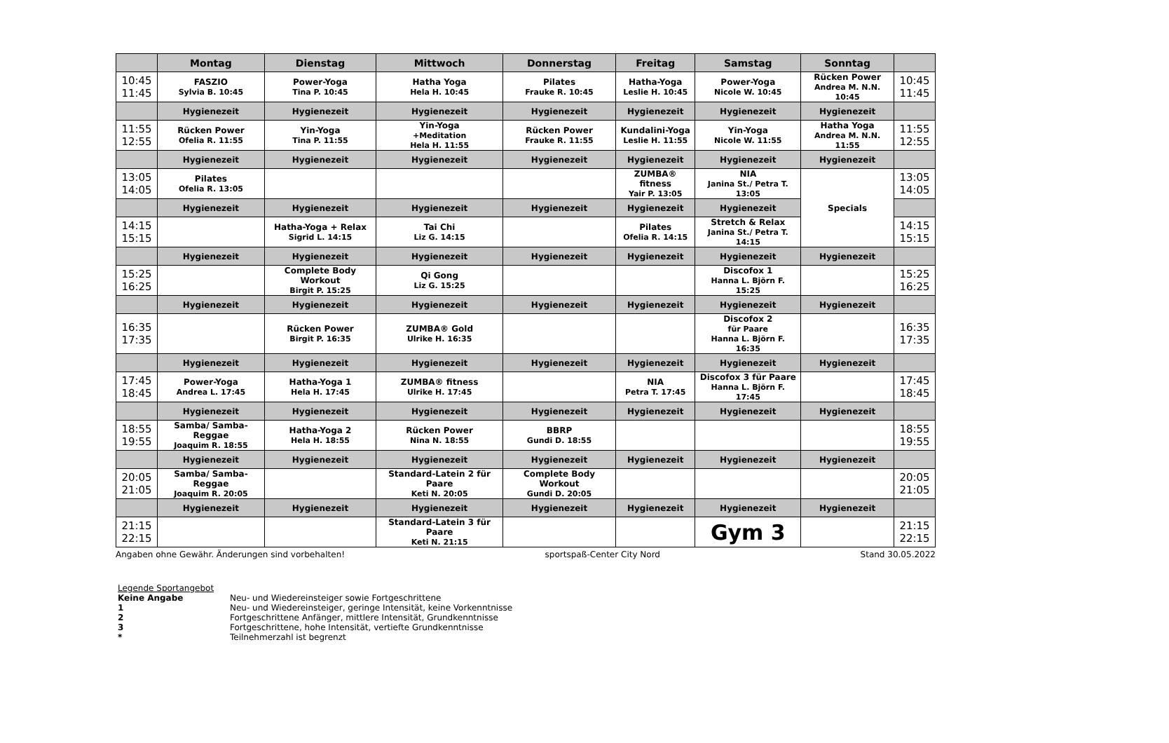| | Montag | Dienstag | Mittwoch | Donnerstag | Freitag | Samstag | Sonntag | |
| --- | --- | --- | --- | --- | --- | --- | --- | --- |
| 10:45 11:45 | FASZIO Sylvia B. 10:45 | Power-Yoga Tina P. 10:45 | Hatha Yoga Hela H. 10:45 | Pilates Frauke R. 10:45 | Hatha-Yoga Leslie H. 10:45 | Power-Yoga Nicole W. 10:45 | Rücken Power Andrea M. N.N. 10:45 | 10:45 11:45 |
| | Hygienezeit | Hygienezeit | Hygienezeit | Hygienezeit | Hygienezeit | Hygienezeit | Hygienezeit | |
| 11:55 12:55 | Rücken Power Ofelia R. 11:55 | Yin-Yoga Tina P. 11:55 | Yin-Yoga +Meditation Hela H. 11:55 | Rücken Power Frauke R. 11:55 | Kundalini-Yoga Leslie H. 11:55 | Yin-Yoga Nicole W. 11:55 | Hatha Yoga Andrea M. N.N. 11:55 | 11:55 12:55 |
| | Hygienezeit | Hygienezeit | Hygienezeit | Hygienezeit | Hygienezeit | Hygienezeit | Hygienezeit | |
| 13:05 14:05 | Pilates Ofelia R. 13:05 | | | | ZUMBA® fitness Yair P. 13:05 | NIA Janina St./ Petra T. 13:05 | Specials | 13:05 14:05 |
| | Hygienezeit | Hygienezeit | Hygienezeit | Hygienezeit | Hygienezeit | Hygienezeit | | |
| 14:15 15:15 | | Hatha-Yoga + Relax Sigrid L. 14:15 | Tai Chi Liz G. 14:15 | | Pilates Ofelia R. 14:15 | Stretch & Relax Janina St./ Petra T. 14:15 | | 14:15 15:15 |
| | Hygienezeit | Hygienezeit | Hygienezeit | Hygienezeit | Hygienezeit | Hygienezeit | Hygienezeit | |
| 15:25 16:25 | | Complete Body Workout Birgit P. 15:25 | Qi Gong Liz G. 15:25 | | | Discofox 1 Hanna L. Björn F. 15:25 | | 15:25 16:25 |
| | Hygienezeit | Hygienezeit | Hygienezeit | Hygienezeit | Hygienezeit | Hygienezeit | Hygienezeit | |
| 16:35 17:35 | | Rücken Power Birgit P. 16:35 | ZUMBA® Gold Ulrike H. 16:35 | | | Discofox 2 für Paare Hanna L. Björn F. 16:35 | | 16:35 17:35 |
| | Hygienezeit | Hygienezeit | Hygienezeit | Hygienezeit | Hygienezeit | Hygienezeit | Hygienezeit | |
| 17:45 18:45 | Power-Yoga Andrea L. 17:45 | Hatha-Yoga 1 Hela H. 17:45 | ZUMBA® fitness Ulrike H. 17:45 | | NIA Petra T. 17:45 | Discofox 3 für Paare Hanna L. Björn F. 17:45 | | 17:45 18:45 |
| | Hygienezeit | Hygienezeit | Hygienezeit | Hygienezeit | Hygienezeit | Hygienezeit | Hygienezeit | |
| 18:55 19:55 | Samba/ Samba-Reggae Joaquim R. 18:55 | Hatha-Yoga 2 Hela H. 18:55 | Rücken Power Nina N. 18:55 | BBRP Gundi D. 18:55 | | | | 18:55 19:55 |
| | Hygienezeit | Hygienezeit | Hygienezeit | Hygienezeit | Hygienezeit | Hygienezeit | Hygienezeit | |
| 20:05 21:05 | Samba/ Samba-Reggae Joaquim R. 20:05 | | Standard-Latein 2 für Paare Keti N. 20:05 | Complete Body Workout Gundi D. 20:05 | | | | 20:05 21:05 |
| | Hygienezeit | Hygienezeit | Hygienezeit | Hygienezeit | Hygienezeit | Hygienezeit | Hygienezeit | |
| 21:15 22:15 | | | Standard-Latein 3 für Paare Keti N. 21:15 | | | Gym 3 | | 21:15 22:15 |
Angaben ohne Gewähr. Änderungen sind vorbehalten! sportspaß-Center City Nord Stand 30.05.2022
Legende Sportangebot
Keine Angabe Neu- und Wiedereinsteiger sowie Fortgeschrittene
1 Neu- und Wiedereinsteiger, geringe Intensität, keine Vorkenntnisse
2 Fortgeschrittene Anfänger, mittlere Intensität, Grundkenntnisse
3 Fortgeschrittene, hohe Intensität, vertiefte Grundkenntnisse
* Teilnehmerzahl ist begrenzt